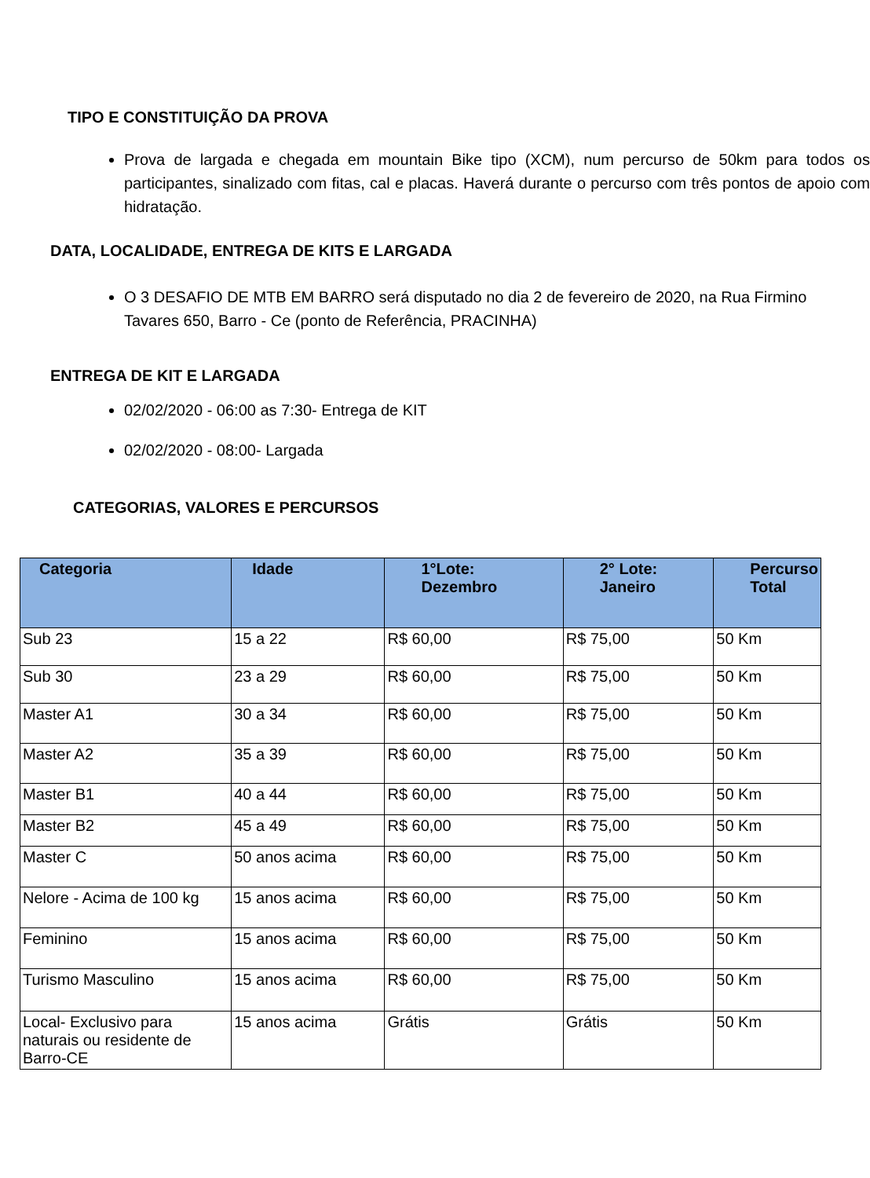TIPO E CONSTITUIÇÃO DA PROVA
Prova de largada e chegada em mountain Bike tipo (XCM), num percurso de 50km para todos os participantes, sinalizado com fitas, cal e placas. Haverá durante o percurso com três pontos de apoio com hidratação.
DATA, LOCALIDADE, ENTREGA DE KITS E LARGADA
O 3 DESAFIO DE MTB EM BARRO será disputado no dia 2 de fevereiro de 2020, na Rua Firmino Tavares 650, Barro - Ce (ponto de Referência, PRACINHA)
ENTREGA DE KIT E LARGADA
02/02/2020 - 06:00 as 7:30- Entrega de KIT
02/02/2020 - 08:00- Largada
CATEGORIAS, VALORES E PERCURSOS
| Categoria | Idade | 1°Lote: Dezembro | 2° Lote: Janeiro | Percurso Total |
| --- | --- | --- | --- | --- |
| Sub 23 | 15 a 22 | R$ 60,00 | R$ 75,00 | 50 Km |
| Sub 30 | 23 a 29 | R$ 60,00 | R$ 75,00 | 50 Km |
| Master A1 | 30 a 34 | R$ 60,00 | R$ 75,00 | 50 Km |
| Master A2 | 35 a 39 | R$ 60,00 | R$ 75,00 | 50 Km |
| Master B1 | 40 a 44 | R$ 60,00 | R$ 75,00 | 50 Km |
| Master B2 | 45 a 49 | R$ 60,00 | R$ 75,00 | 50 Km |
| Master C | 50 anos acima | R$ 60,00 | R$ 75,00 | 50 Km |
| Nelore - Acima de 100 kg | 15 anos acima | R$ 60,00 | R$ 75,00 | 50 Km |
| Feminino | 15 anos acima | R$ 60,00 | R$ 75,00 | 50 Km |
| Turismo Masculino | 15 anos acima | R$ 60,00 | R$ 75,00 | 50 Km |
| Local- Exclusivo para naturais ou residente de Barro-CE | 15 anos acima | Grátis | Grátis | 50 Km |